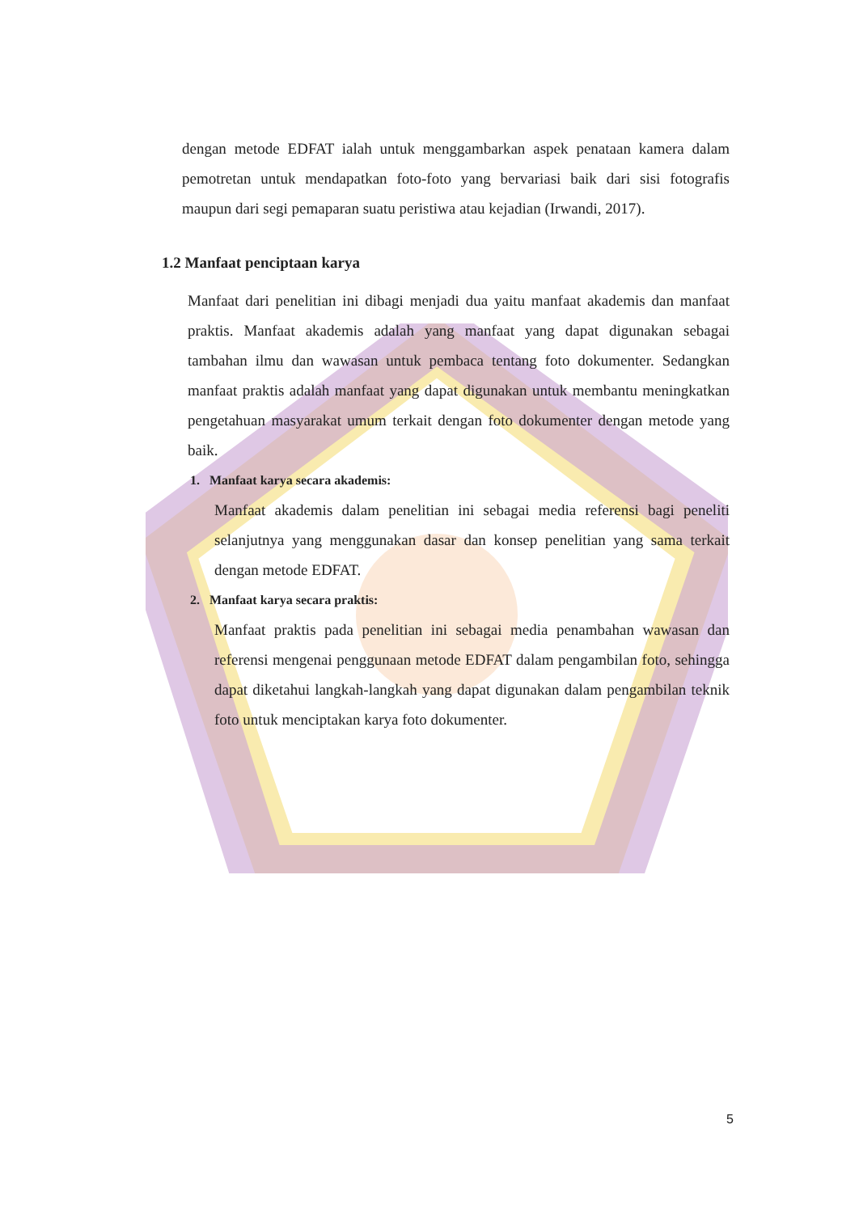dengan metode EDFAT ialah untuk menggambarkan aspek penataan kamera dalam pemotretan untuk mendapatkan foto-foto yang bervariasi baik dari sisi fotografis maupun dari segi pemaparan suatu peristiwa atau kejadian (Irwandi, 2017).
1.2 Manfaat penciptaan karya
Manfaat dari penelitian ini dibagi menjadi dua yaitu manfaat akademis dan manfaat praktis. Manfaat akademis adalah yang manfaat yang dapat digunakan sebagai tambahan ilmu dan wawasan untuk pembaca tentang foto dokumenter. Sedangkan manfaat praktis adalah manfaat yang dapat digunakan untuk membantu meningkatkan pengetahuan masyarakat umum terkait dengan foto dokumenter dengan metode yang baik.
1. Manfaat karya secara akademis:
Manfaat akademis dalam penelitian ini sebagai media referensi bagi peneliti selanjutnya yang menggunakan dasar dan konsep penelitian yang sama terkait dengan metode EDFAT.
2. Manfaat karya secara praktis:
Manfaat praktis pada penelitian ini sebagai media penambahan wawasan dan referensi mengenai penggunaan metode EDFAT dalam pengambilan foto, sehingga dapat diketahui langkah-langkah yang dapat digunakan dalam pengambilan teknik foto untuk menciptakan karya foto dokumenter.
5